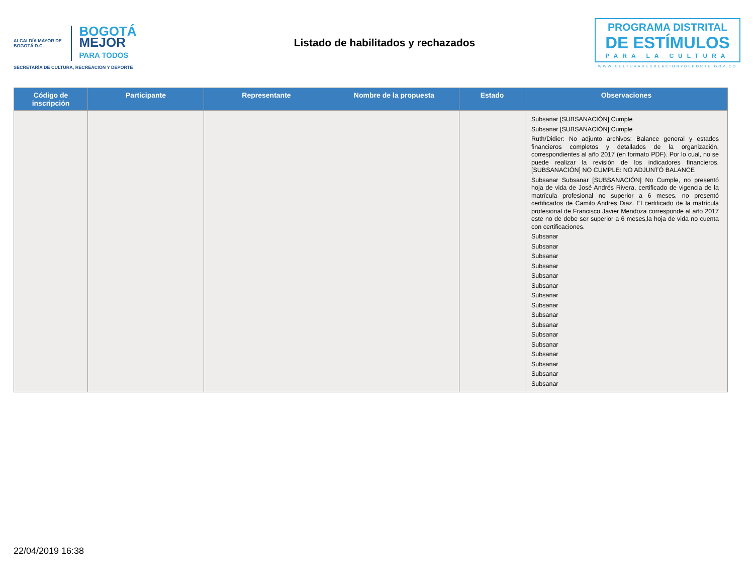ALCALDÍA MAYOR DE BOGOTÁ D.C. BOGOTÁ
MEJOR
PARA TODOS
SECRETARÍA DE CULTURA, RECREACIÓN Y DEPORTE
Listado de habilitados y rechazados
PROGRAMA DISTRITAL
DE ESTÍMULOS
PARA LA CULTURA
WWW.CULTURARECREACIONYDEPORTE.GOV.CO
| Código de inscripción | Participante | Representante | Nombre de la propuesta | Estado | Observaciones |
| --- | --- | --- | --- | --- | --- |
| | | | | | Subsanar [SUBSANACIÓN] Cumple Subsanar [SUBSANACIÓN] Cumple Ruth/Didier: No adjunto archivos: Balance general y estados financieros completos y detallados de la organización, correspondientes al año 2017 (en formato PDF). Por lo cual, no se puede realizar la revisión de los indicadores financieros. [SUBSANACIÓN] NO CUMPLE: NO ADJUNTÓ BALANCE Subsanar Subsanar [SUBSANACIÓN] No Cumple, no presentó hoja de vida de José Andrés Rivera, certificado de vigencia de la matrícula profesional no superior a 6 meses. no presentó certificados de Camilo Andres Diaz. El certificado de la matrícula profesional de Francisco Javier Mendoza corresponde al año 2017 este no de debe ser superior a 6 meses,la hoja de vida no cuenta con certificaciones. Subsanar Subsanar Subsanar Subsanar Subsanar Subsanar Subsanar Subsanar Subsanar Subsanar Subsanar Subsanar Subsanar Subsanar Subsanar Subsanar |
22/04/2019 16:38